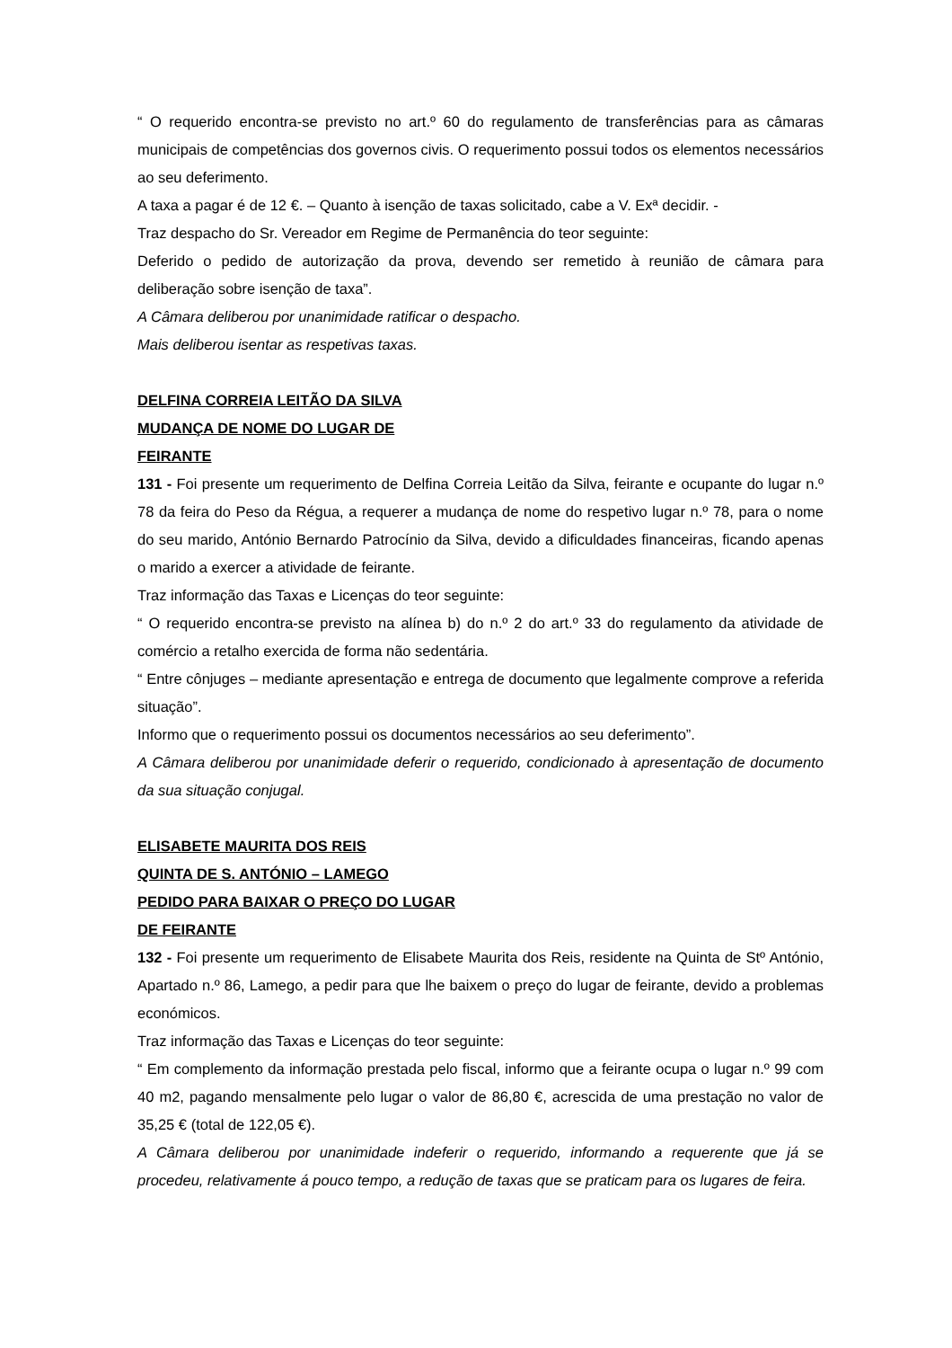“ O requerido encontra-se previsto no art.º 60 do regulamento de transferências para as câmaras municipais de competências dos governos civis. O requerimento possui todos os elementos necessários ao seu deferimento.
A taxa a pagar é de 12 €. – Quanto à isenção de taxas solicitado, cabe a V. Exª decidir. -
Traz despacho do Sr. Vereador em Regime de Permanência do teor seguinte:
Deferido o pedido de autorização da prova, devendo ser remetido à reunião de câmara para deliberação sobre isenção de taxa”.
A Câmara deliberou por unanimidade ratificar o despacho.
Mais deliberou isentar as respetivas taxas.
DELFINA CORREIA LEITÃO DA SILVA
MUDANÇA DE NOME DO LUGAR DE
FEIRANTE
131 - Foi presente um requerimento de Delfina Correia Leitão da Silva, feirante e ocupante do lugar n.º 78 da feira do Peso da Régua, a requerer a mudança de nome do respetivo lugar n.º 78, para o nome do seu marido, António Bernardo Patrocínio da Silva, devido a dificuldades financeiras, ficando apenas o marido a exercer a atividade de feirante.
Traz informação das Taxas e Licenças do teor seguinte:
“ O requerido encontra-se previsto na alínea b) do n.º 2 do art.º 33 do regulamento da atividade de comércio a retalho exercida de forma não sedentária.
“ Entre cônjuges – mediante apresentação e entrega de documento que legalmente comprove a referida situação”.
Informo que o requerimento possui os documentos necessários ao seu deferimento”.
A Câmara deliberou por unanimidade deferir o requerido, condicionado à apresentação de documento da sua situação conjugal.
ELISABETE MAURITA DOS REIS
QUINTA DE S. ANTÓNIO – LAMEGO
PEDIDO PARA BAIXAR O PREÇO DO LUGAR
DE FEIRANTE
132 - Foi presente um requerimento de Elisabete Maurita dos Reis, residente na Quinta de Stº António, Apartado n.º 86, Lamego, a pedir para que lhe baixem o preço do lugar de feirante, devido a problemas económicos.
Traz informação das Taxas e Licenças do teor seguinte:
“ Em complemento da informação prestada pelo fiscal, informo que a feirante ocupa o lugar n.º 99 com 40 m2, pagando mensalmente pelo lugar o valor de 86,80 €, acrescida de uma prestação no valor de 35,25 € (total de 122,05 €).
A Câmara deliberou por unanimidade indeferir o requerido, informando a requerente que já se procedeu, relativamente á pouco tempo, a redução de taxas que se praticam para os lugares de feira.